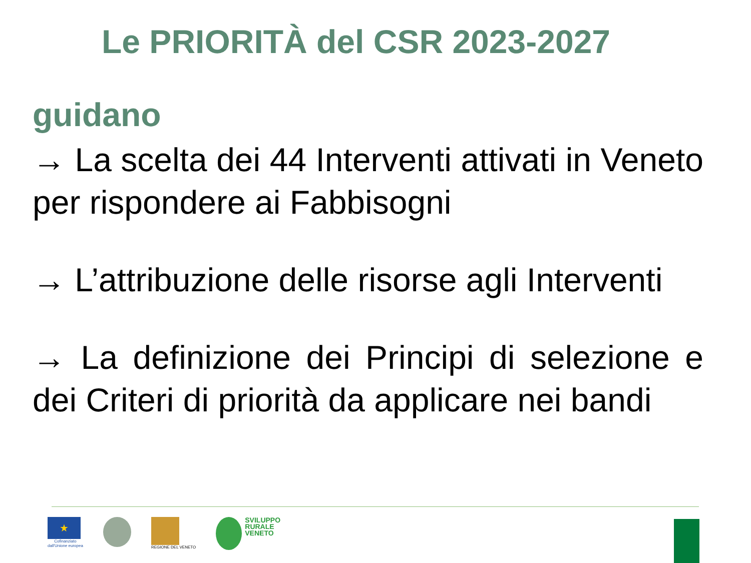Le PRIORITÀ del CSR 2023-2027
guidano
→ La scelta dei 44 Interventi attivati in Veneto per rispondere ai Fabbisogni
→ L’attribuzione delle risorse agli Interventi
→ La definizione dei Principi di selezione e dei Criteri di priorità da applicare nei bandi
★
Cofinanziato
dall'Unione europea
REGIONE DEL VENETO
SVILUPPO
RURALE
VENETO